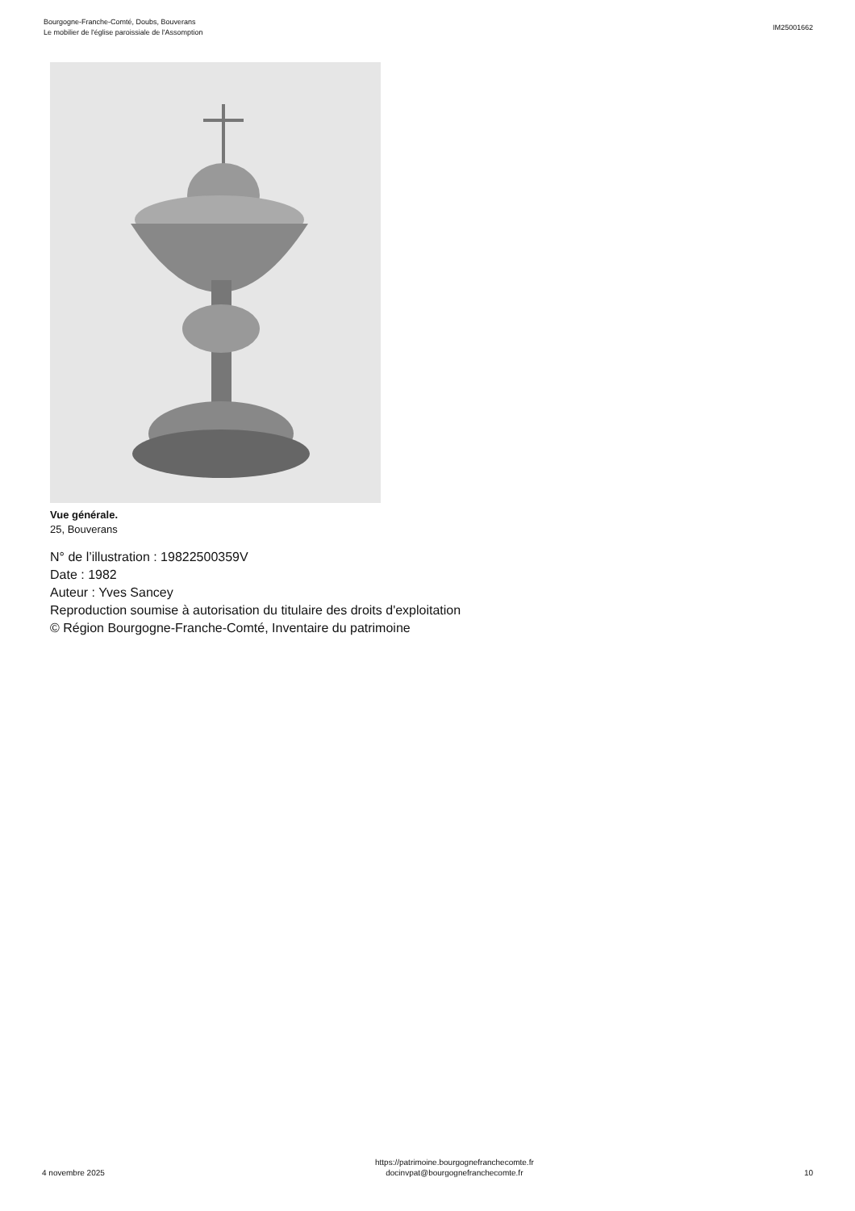Bourgogne-Franche-Comté, Doubs, Bouverans
Le mobilier de l'église paroissiale de l'Assomption
IM25001662
Vue générale.
25, Bouverans
N° de l’illustration : 19822500359V
Date : 1982
Auteur : Yves Sancey
Reproduction soumise à autorisation du titulaire des droits d'exploitation
© Région Bourgogne-Franche-Comté, Inventaire du patrimoine
4 novembre 2025
https://patrimoine.bourgognefranchecomte.fr
docinvpat@bourgognefranchecomte.fr
10